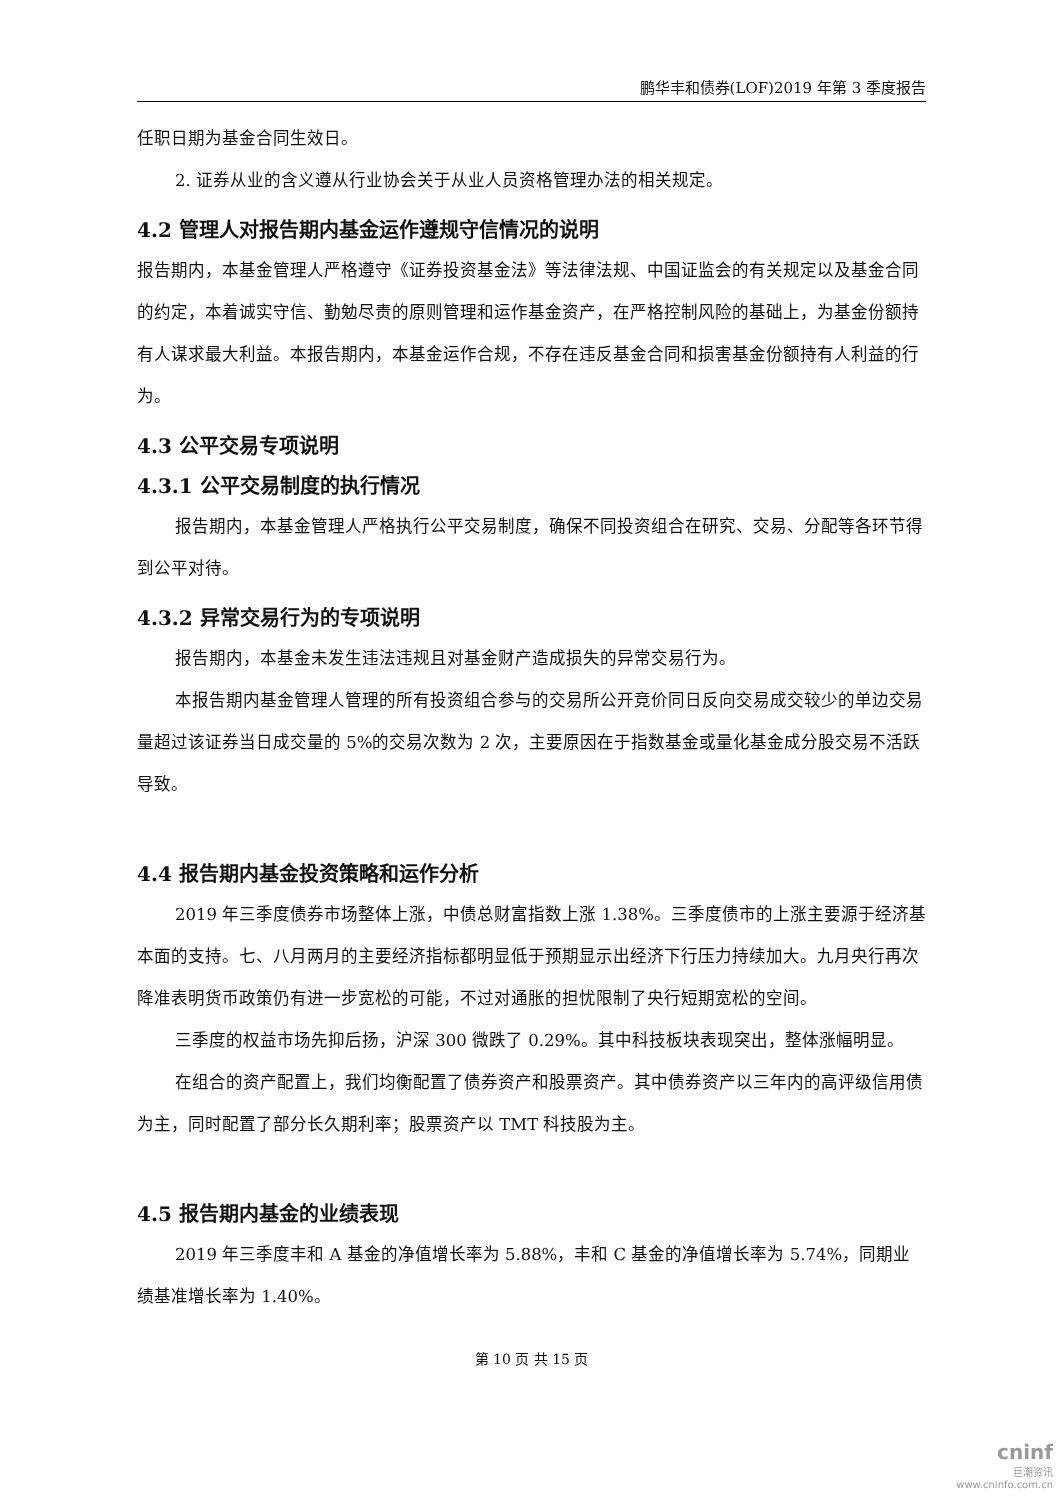鹏华丰和债券(LOF)2019 年第 3 季度报告
任职日期为基金合同生效日。
2. 证券从业的含义遵从行业协会关于从业人员资格管理办法的相关规定。
4.2 管理人对报告期内基金运作遵规守信情况的说明
报告期内，本基金管理人严格遵守《证券投资基金法》等法律法规、中国证监会的有关规定以及基金合同的约定，本着诚实守信、勤勉尽责的原则管理和运作基金资产，在严格控制风险的基础上，为基金份额持有人谋求最大利益。本报告期内，本基金运作合规，不存在违反基金合同和损害基金份额持有人利益的行为。
4.3 公平交易专项说明
4.3.1 公平交易制度的执行情况
报告期内，本基金管理人严格执行公平交易制度，确保不同投资组合在研究、交易、分配等各环节得到公平对待。
4.3.2 异常交易行为的专项说明
报告期内，本基金未发生违法违规且对基金财产造成损失的异常交易行为。
本报告期内基金管理人管理的所有投资组合参与的交易所公开竞价同日反向交易成交较少的单边交易量超过该证券当日成交量的 5%的交易次数为 2 次，主要原因在于指数基金或量化基金成分股交易不活跃导致。
4.4 报告期内基金投资策略和运作分析
2019 年三季度债券市场整体上涨，中债总财富指数上涨 1.38%。三季度债市的上涨主要源于经济基本面的支持。七、八月两月的主要经济指标都明显低于预期显示出经济下行压力持续加大。九月央行再次降准表明货币政策仍有进一步宽松的可能，不过对通胀的担忧限制了央行短期宽松的空间。
三季度的权益市场先抑后扬，沪深 300 微跌了 0.29%。其中科技板块表现突出，整体涨幅明显。
在组合的资产配置上，我们均衡配置了债券资产和股票资产。其中债券资产以三年内的高评级信用债为主，同时配置了部分长久期利率；股票资产以 TMT 科技股为主。
4.5 报告期内基金的业绩表现
2019 年三季度丰和 A 基金的净值增长率为 5.88%，丰和 C 基金的净值增长率为 5.74%，同期业绩基准增长率为 1.40%。
第 10 页 共 15 页
cninf
巨潮资讯
www.cninfo.com.cn